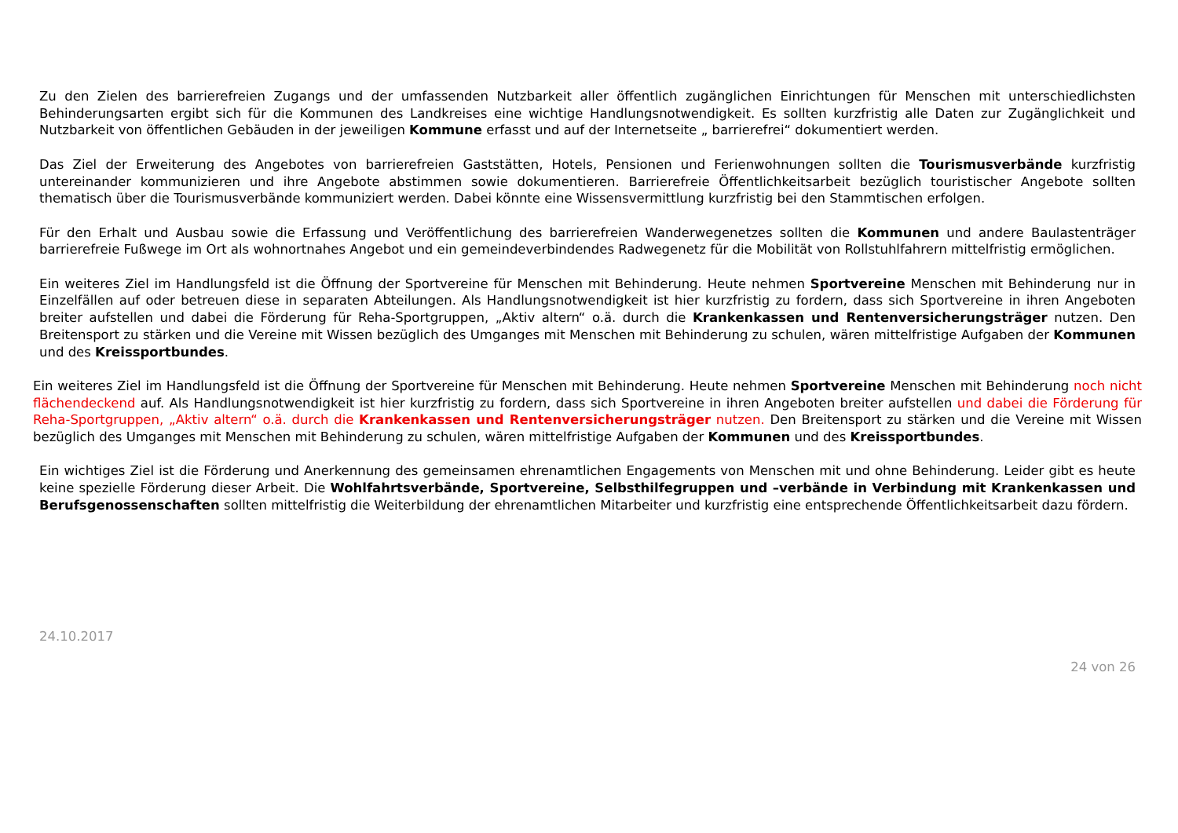Zu den Zielen des barrierefreien Zugangs und der umfassenden Nutzbarkeit aller öffentlich zugänglichen Einrichtungen für Menschen mit unterschiedlichsten Behinderungsarten ergibt sich für die Kommunen des Landkreises eine wichtige Handlungsnotwendigkeit. Es sollten kurzfristig alle Daten zur Zugänglichkeit und Nutzbarkeit von öffentlichen Gebäuden in der jeweiligen Kommune erfasst und auf der Internetseite „ barrierefrei“ dokumentiert werden.
Das Ziel der Erweiterung des Angebotes von barrierefreien Gaststätten, Hotels, Pensionen und Ferienwohnungen sollten die Tourismusverbände kurzfristig untereinander kommunizieren und ihre Angebote abstimmen sowie dokumentieren. Barrierefreie Öffentlichkeitsarbeit bezüglich touristischer Angebote sollten thematisch über die Tourismusverbände kommuniziert werden. Dabei könnte eine Wissensvermittlung kurzfristig bei den Stammtischen erfolgen.
Für den Erhalt und Ausbau sowie die Erfassung und Veröffentlichung des barrierefreien Wanderwegenetzes sollten die Kommunen und andere Baulastenträger barrierefreie Fußwege im Ort als wohnortnahes Angebot und ein gemeindeverbindendes Radwegenetz für die Mobilität von Rollstuhlfahrern mittelfristig ermöglichen.
Ein weiteres Ziel im Handlungsfeld ist die Öffnung der Sportvereine für Menschen mit Behinderung. Heute nehmen Sportvereine Menschen mit Behinderung nur in Einzelfällen auf oder betreuen diese in separaten Abteilungen. Als Handlungsnotwendigkeit ist hier kurzfristig zu fordern, dass sich Sportvereine in ihren Angeboten breiter aufstellen und dabei die Förderung für Reha-Sportgruppen, „Aktiv altern“ o.ä. durch die Krankenkassen und Rentenversicherungsträger nutzen. Den Breitensport zu stärken und die Vereine mit Wissen bezüglich des Umganges mit Menschen mit Behinderung zu schulen, wären mittelfristige Aufgaben der Kommunen und des Kreissportbundes.
Ein weiteres Ziel im Handlungsfeld ist die Öffnung der Sportvereine für Menschen mit Behinderung. Heute nehmen Sportvereine Menschen mit Behinderung noch nicht flächendeckend auf. Als Handlungsnotwendigkeit ist hier kurzfristig zu fordern, dass sich Sportvereine in ihren Angeboten breiter aufstellen und dabei die Förderung für Reha-Sportgruppen, „Aktiv altern“ o.ä. durch die Krankenkassen und Rentenversicherungsträger nutzen. Den Breitensport zu stärken und die Vereine mit Wissen bezüglich des Umganges mit Menschen mit Behinderung zu schulen, wären mittelfristige Aufgaben der Kommunen und des Kreissportbundes.
Ein wichtiges Ziel ist die Förderung und Anerkennung des gemeinsamen ehrenamtlichen Engagements von Menschen mit und ohne Behinderung. Leider gibt es heute keine spezielle Förderung dieser Arbeit. Die Wohlfahrtsverbände, Sportvereine, Selbsthilfegruppen und –verbände in Verbindung mit Krankenkassen und Berufsgenossenschaften sollten mittelfristig die Weiterbildung der ehrenamtlichen Mitarbeiter und kurzfristig eine entsprechende Öffentlichkeitsarbeit dazu fördern.
24.10.2017
24 von 26